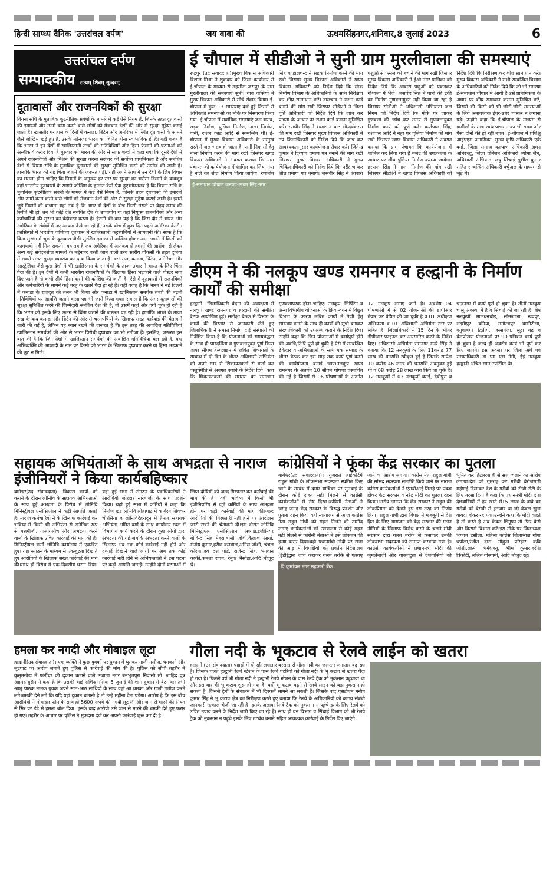हिन्दी साप्ध्य दैनिक 'उत्तरांचल दर्पण' जय बाबा की ऊधमसिंहनगर,शनिवार,8 जुलाई 2023 6
उत्तरांचल दर्पण
सम्पादकीय सत्यम् शिवम् सुन्दरम्
दूतावासों और राजनयिकों की सुरक्षा
वियना संधि के मुताबिक कूटनीतिक संबंधों के मामले में कई ऐसे नियम हैं, जिनके तहत दूतावासों की इमारतों और उनमें काम करने वाले लोगों को मेजबान देशों की ओर से सुरक्षा मुहैया कराई जाती है। खासतौर पर हाल के दिनों में कनाडा, ब्रिटेन और अमेरिका में स्थित दूतावासों के सामने जैसे जोखिम खड़े हुए हैं, उसके मद्देनजर भारत का चिंतित होना स्वाभाविक ही है। यही वजह है कि भारत ने इन देशों में खालिस्तानी तत्त्वों की गतिविधियों और हिंसा फैलाने की घटनाओं को अस्वीकार्य करार दिया है।गुरुवार को भारत की ओर से साफ शब्दों में कहा गया कि दूसरे देशों में अपने राजनयिकों और मिशन की सुरक्षा करना सरकार की सर्वोच्च प्राथमिकता है और संबंधित देशों से वियना संधि के मुताबिक दूतावासों की सुरक्षा सुनिश्चित करने की उम्मीद की जाती है। हालांकि भारत को यह चिंता जताने की जरूरत पड़ी, यही अपने आप में उन देशों के लिए विचार का मसला होना चाहिए कि नियमों के अनुरूप हर स्तर पर सुरक्षा का भरोसा दिलाने के बावजूद वहां भारतीय दूतावासों के सामने जोखिम के हालात कैसे पैदा हुए।गौरतलब है कि वियना संधि के मुताबिक कूटनीतिक संबंधों के मामले में कई ऐसे नियम हैं, जिनके तहत दूतावासों की इमारतों और उनमें काम करने वाले लोगों को मेजबान देशों की ओर से सुरक्षा मुहैया कराई जाती है। इससे जुड़े नियमों की बाध्यता यहां तक है कि अगर दो देशों के बीच किसी मसले पर बेहद तनाव की स्थिति भी हो, तब भी कोई देश संबंधित देश के उच्चायोग या वहां नियुक्त राजनयिकों और अन्य कर्मचारियों की सुरक्षा का बंदोबस्त करता है। हैरानी की बात यह है कि जिस दौर में भारत और अमेरिका के संबंधों में नए आयाम देखे जा रहे हैं, उसके बीच में कुछ दिन पहले अमेरिका के सैन फ्रांसिस्को में भारतीय वाणिज्य दूतावास में खालिस्तानी कट्टरपंथियों ने आगजनी की। साफ है कि बिना सुरक्षा में चूक के दूतावास जैसी सुरक्षित इमारत में दाखिल होकर आग लगाने में किसी को कामयाबी नहीं मिल सकती। यह तब है जब अमेरिका में आतंकवादी हमलों की आशंका से लेकर अन्य कई संवेदनशील मामलों के मद्देनजर बरती जाने वाली उच्च स्तरीय चौकसी के तहत दुनिया में सबसे सख्त सुरक्षा व्यवस्था का दावा किया जाता है। दरअसल, कनाडा, ब्रिटेन, अमेरिका और आस्ट्रेलिया जैसे कुछ देशों में भी खालिस्तान के समर्थकों के ताजा उभार ने भारत के लिए चिंता पैदा की है। इन देशों में कभी भारतीय राजनयिकों के खिलाफ हिंसा भड़काने वाले पोस्टर लगा दिए जाते हैं तो कभी सीधे हिंसा करने की कोशिश की जाती है। ऐसे में दूतावासों में राजनयिकों और कर्मचारियों के सामने कई तरह के खतरे पैदा हो रहे हैं। यही वजह है कि भारत ने नई दिल्ली में कनाडा के राजदूत को तलब भी किया और कनाडा में खालिस्तान समर्थक तत्त्वों की बढ़ती गतिविधियों पर आपत्ति जताने वाला पत्र भी जारी किया गया। सवाल है कि अगर दूतावासों की सुरक्षा सुनिश्चित करने की जिम्मेदारी संबंधित देश की है, तो उसमें कहां और क्यों चूक हो रही है कि भारत को इसके लिए अलग से चिंता जताने की जरूरत पड़ रही है। हालांकि भारत के ताजा रुख के बाद कनाडा और ब्रिटेन की ओर से चरमपंथियों के खिलाफ सख्त कार्रवाई की चेतावनी जारी की गई है, लेकिन यह ध्यान रखने की जरूरत है कि इस तरह की अवांछित गतिविधियां खालिस्तान समर्थकों की ओर से भारत विरोधी दुष्प्रचार का भी नतीजा हैं। इसलिए, जरूरत इस बात की है कि जिन देशों में खालिस्तान समर्थकों की अवांछित गतिविधियां चल रही हैं, वहां अभिव्यक्ति की आजादी के नाम पर किसी को भारत के खिलाफ दुष्प्रचार करने या हिंसा भड़काने की छूट न मिले।
ई चौपाल में सीडीओ ने सुनी ग्राम मुरलीवाला की समस्याएं
रूद्रपुर (उद संवाददाता)।मुख्य विकास अधिकारी विशाल मिश्रा ने शुक्रवार को जिला कार्यालय से ई-चौपाल के माध्यम से तहसील जसपुर के ग्राम मुरलीवाला की समस्याएं सुनी। गांव वासियों ने मुख्य विकास अधिकारी से सीधे संवाद किया। ई-चौपाल में कुल 13 समस्याएं दर्ज हुई जिसमें से अधिकांश समस्याओं का मौके पर निस्तारण किया गया। ई-चौपाल में सर्वाधिक समस्याएं जल भराव, सड़क निर्माण, पुलिया निर्माण, नाला निर्माण, पानी, राशन कार्ड आदि से सम्बन्धित थीं। ई-चौपाल में मुख्य विकास अधिकारी के सम्मुख रास्ते में जल भराव हो जाता है, पानी निकासी हेतु नाला निर्माण करने की मांग रखी जिसपर खण्ड विकास अधिकारी ने अवगत कराया कि ग्राम पंचायत की कार्ययोजना में शामिल कर लिया गया है नाले का शीघ्र निर्माण किया जायेगा। रणजीत सिंह व डालचन्द ने सड़क निर्माण करने की मांग रखी जिसपर मुख्य विकास अधिकारी ने खण्ड विकास अधिकारी को निर्देश दिये कि लोक निर्माण विभाग के अधिकारियों के साथ निरीक्षण कर शीघ्र सामाधान करें। डालचन्द ने राशन कार्ड बनाने की मांग रखी जिसपर सीडीओ ने जिला पूर्ति अधिकारी को निर्देश दिये कि जांच कर पात्रता के आधार पर राशन कार्ड बनाना सुनिश्चित करें। रणधीर सिंह ने श्यमशान घाट सौन्दर्यकरण की मांग रखी जिसपर मुख्य विकास अधिकारी ने उप जिलाधिकारी को निर्देश दिये कि जांच कर आवश्यकतानुसार कार्ययोजना तैयार करें। जितेन्द्र कुमार ने दिव्यांग प्रमाण पत्र बनाने की मांग रखी जिसपर मुख्य विकास अधिकारी ने मुख्य चिकित्साधिकारी को निर्देश दिये कि परीक्षण कर शीघ्र प्रमाण पत्र बनाये। जसवीर सिंह ने आवारा पशुओं से फसल को बचाने की मांग रखी जिसपर मुख्य विकास अधिकारी ने ईओ नगर पालिका को निर्देश दिये कि आवारा पशुओं को पकड़कर गौशाला में भेजे। जसवीर सिंह ने पानी की टंकी का निर्माण गुणवत्तायुक्त नही किया जा रहा है जिसपर सीडीओ ने अधिशासी अभियन्ता जल निगम को निर्देश दिये कि मौके पर जाकर गुणवत्ता की जांच कर समय से गुणवत्तायुक्त निर्माण कार्य को पूर्ण करें। कर्णपाल सिंह, यशपाल आदि ने नहर पर पुलिया निर्माण की मांग रखी जिसपर खण्ड विकास अधिकारी ने अवगत कराया कि ग्राम पंचायत कि कार्ययोजना में शामिल कर लिया गया है बजट की उपलब्धता के आधार पर शीघ्र पुलिया निर्माण कराया जायेगा। हरपाल सिंह ने नाला निर्माण की मांग रखी जिसपर सीडीओ ने खण्ड विकास अधिकारी को निर्देश दिये कि निरीक्षण कर शीघ्र सामाधान करें। मुख्य विकास अधिकारी ने सभी सम्बन्धित विभाग के अधिकारियों को निर्देश दिये कि जो भी समस्या ई-समाधान चौपाल में आयी है उसे प्राथमिकता के अधार पर शीघ्र समाधान कराना सुनिश्चित करें, जिससे की किसी को भी छोटी-छोटी समस्याओं के लिये अनावश्यक ईधर-उधर चक्कर न लगाना पड़े। उन्होने कहा कि ई-चौपाल के माध्यम से ग्रामीणों के साथ-साथ प्रशासन का भी समय और पैसा दोनों की हो रही बचत। ई-चौपाल में प्रशिक्षु आईएएस अनामिका, मुख्य कृषि अधिकारी एके वर्मा, जिला समाज कल्याण अधिकारी अमन अनिरूद्ध, जिला प्रोबेशन अधिकारी व्योमा जैन, अधिशासी अभियन्ता लघु सिंचाई सुशील कुमार सहित सम्बन्धित अधिकारी वर्चुअल के माध्यम से जुड़े थे।
ई-समाधान चौपाल जनपद-ऊधम सिंह नगर
डीएम ने की नलकूप खण्ड रामनगर व हल्द्वानी के निर्माण कार्यों की समीक्षा
हल्द्वानी। जिलाधिकारी वंदना की अध्यक्षता में नलकूप खण्ड रामनगर व हल्द्वानी की समीक्षा बैठक आयोजित हुई। समीक्षा बैठक में विभाग के कार्यों की विस्तार से जानकारी लेते हुए जिलाधिकारी ने समस्त निर्माण दाई संस्थाओं को निर्देशित किया है कि योजनाओं को समयबद्धता के साथ ही पारदर्शिता व गुणवत्तायुक्त पूर्ण किया जाए। सीएम हेल्पलाइन में लंबित शिकायतों के सम्बन्ध में दो दिन के भीतर अधिशासी अभियंता को अपने स्तर से शिकायतकर्ता से वार्ता कर वस्तुस्थिति से अवगत कराने के निर्देश दिये। कहा कि शिकायतकर्ता की समस्या का समाधान गुणवत्तापरक होना चाहिए। नलकूप, लिफ्टिंग व अन्य विभागीय योजनाओं के क्रियान्वयन में विद्युत विभाग के कारण लंबित कार्यों में तेजी हेतु समन्वय बनाने के साथ ही कार्यों की सूची बनाकर संख्याधिकारी को उपलब्ध कराने के निर्देश दिए। उन्होंने कहा कि जिन योजनाओं में कार्यपूर्ण होने की अवधि/तिथि पूर्ण हो चुकी है ऐसे में सम्बन्धित ठेकेदार व अभियंताओं के साथ एक सप्ताह के भीतर बैठक कर इस माह तक कार्य पूर्ण करने की कार्ययोजना बनाई जाए।नलकूप खण्ड रामनगर के अंतर्गत 10 सीएम घोषणा प्रस्तावित की गई है जिसमें से 06 घोषणाओं के अंतर्गत 12 नलकूप लगाए जाने है। अवशेष 04 घोषणाओं में से 02 योजनाओं की डीपीआर तैयार कर प्रेषित की जा चुकी है व 01 अधीक्षण अभियन्ता व 01 अधिशासी अभियंता स्तर पर लंबित है। जिलाधिकारी ने 15 दिन के भीतर डीपीआर फाइनल कर अग्रसारित करने के निर्देश दिए। अधिशासी अभियंता रामनगर सत्ये सिंह ने बताया कि 12 नलकूपों के लिए 11करोड़ 77 लाख की धनराशि स्वीकृत हुई है जिसके सापेक्ष 10 करोड़ 46 लाख की धनराशि अवमुक्त हुई थी व 08 करोड़ 28 लाख व्यय किये जा चुके है। 12 नलकूपों में 03 नलकूपों बसई, देवीपुरा व चन्द्रनगर में कार्य पूर्ण हो चुका है। तीनों नलकूप चालू अवस्था में है व सिंचाई की जा रही है। शेष नलकूपों मालधनचौड़, सोनजाला, रूपपुर, लक्ष्मीपुर बनिया, मनोरथपुर बासीटीला, बगुवाबंगर द्वितीय, जस्सगंजा, लूटा बढ़ व बेलपोखरा योजनाओ पर 90 प्रतिशत कार्य पूर्ण हो चुका है जल्द ही अवशेष कार्य भी पूर्ण कर लिए जाएंगे। इस अवसर पर जिला अर्थ एवं संख्याधिकारी डॉ एम एस नेगी, ईई नलकूप हल्द्वानी अंचित रमन उपस्थित थे।
सहायक अभियंताओं के साथ अभद्रता से नाराज इंजीनियरों ने किया कार्यबहिष्कार
बागेश्वर(उद संवाददाता)। विकास कार्यों को कराने के दौरान लोनिवि के सहायक अभियंताओं के साथ हुई अभद्रता के विरोध में लोनिवि मिनिस्ट्रीयल एसोसिएशन ने कड़ी आपत्ति जताई है। नाराज कर्मचारियों ने के खिलाफ कार्रवाई कर भविष्य में किसी भी अभियंता से अनैतिक रूप से बत्तमीजी, गालीगलौच और अभद्रता करने वालों के खिलाफ उचित कार्रवाई की मांग की है।मिनिस्ट्रीयल कर्मी लोनिवि कार्यालय में एकत्रित हुए। यहां संगठन के माध्यम से एकजुटता दिखाते हुए आरोपियों के खिलाफ सख्त कार्रवाई की मांग की।साथ ही विरोध में एक दिवसीय धरना दिया। यहां हुई सभा में संगठन के पदाधिकारियों ने आरोपियों जोरदार नारेबाजी के साथ प्रदर्शन किया। यहां हुई सभा में कर्मियों ने कहा कि निर्माण खंड लोनिवि लोहाघाट में कार्यरत शिवकर चौरसिया व लोनिविदेहरादून में तैनात सहायक अभियंता अमित वर्मा के साथ कार्यालय स्थल में विभागीय कार्य करने के दौरान कुछ लोगों द्वारा अभद्रता की गई।जबकि अभद्रता करने वालों के खिलाफ अब तक कोई कार्रवाई नही होने और दबंगई दिखाने वाले लोगों पर अब तक कोई कार्रवाई नही होने से अभियन्ताओ ने इस घटना पर कड़ी आपत्ति जताई। उन्होंने दोनों घटनाओं में लिप्त दोषियों को जल्द गिरफ्तार कर कार्रवाई की मांग की है। वही भविष्य में किसी भी इंजीनियरिंग से जुड़े कर्मियों के साथ अभद्रता होने पर कड़ी कार्रवाई की मांग की।जल्द आरोपियों की गिरफ्तारी नही होने पर आंदोलन जारी रखने की चेतावनी दी।इस दौरान लोनिवि मिनिस्ट्रीएल एसोसिएशन अध्यक्ष,इंजीनियर गोविन्द सिंह मेहरा,बीसी जोशी,कैलाश आर्या, संतोष कुमार,हरीश कनवाल,अनिल जोशी, चंचल कोरंगा,जय दत्त पांडे, राजेन्द्र सिंह, भगवान कार्की,कमला रावत, रेनुक भैसोड़ा,आदि मौजूद थे।
कांग्रेसियों ने फूंका केंद्र सरकार का पुतला
बागेश्वर(उद संवाददाता)। गुजरात हाईकोर्टमें राहुल गांधी के लोकसभा सदस्यता स्थगित किए जाने के सम्बंध में दायर याचिका पर सुनवाई के दौरान कोई राहत नही मिलने से कांग्रेसी कार्यकर्ताओं में रोष दिखा।कांग्रेसी नेताओं ने जगह जगह केंद्र सरकार के विरुद्ध प्रदर्शन और पुतला दहन किया।वही न्यायालय से आज कांग्रेस नेता राहुल गांधी को राहत मिलने की उम्मीद लगाए कार्यकर्ताओं को न्यायालय से कोई राहत नही मिलने से कांग्रेसी नेताओं ने इसे लोकतंत्र की हत्या करार दिया।वही प्रधानमंत्री मोदी पर सत्ता की आड़ में विपक्षियों को प्रवर्तन निदेशालय (ईडी)द्वारा जांच कराकर गलत तरीके से फंसाए जाने का आरोप लगाया। कांग्रेस नेता राहुल गांधी की सांसद सदस्यता समाप्ति किये जाने पर नाराज कांग्रेस कार्यकर्ताओं ने एसबीआई तिराहे पर एकत्र होकर केंद्र सरकार व नरेंद्र मोदी का पुतला दहन किया।आरोप लगाया कि केंद्र सरकार ने राहुल की लोकप्रियता को देखते हुए इस तरह का निर्णय लिया। राहुल गांधी द्वारा विपक्ष में मजबूती से देश हित के लिए आमजन को केंद्र सरकार की गलत नीतियों के खिलाफ विरोध करने के चलते मोदी सरकार द्वारा गलत तरीके से फंसाकर उनकी लोकसभा सदस्यता को समाप्त करवाया गया है। कांग्रेसी कार्यकर्ताओं ने प्रधानमंत्री मोदी की जुमलेबाजी और वाकपटुता से देशवासियों को भृमित कर हिटलरशाही से सत्ता चलाने का आरोप लगाया।देश को गुमराह कर गरीबी बेरोजगारी महंगाई दिलाकर देश के गरीबों को रोजी रोटी के लिए तरसा दिया है,कहा कि प्रधानमंत्री मोदी द्वारा देशवासियों में हर खाते में15 लाख के दावे का गरीबों को बेसब्री से इंतजार था जो केवल झूठा वायदा होकर रह गया।उन्होंने कहा कि मोदी कहते है तो करते है अब केवल शिगूफा तो फिर कैसे और किससे विश्वास करें।इस मौके पर जिलाध्यक्ष भगवत डसीला, महिला कांग्रेस जिलाध्यक्ष गोपा धपोला,रंजीत दास, गोकुल परिहार, कवि जोशी,लक्ष्मी धर्मशक्तू, भीम कुमार,हरीश त्रिकोटी, ललित गोस्वामी, आदि मौजूद रहे।
दि कुमांचल नगर सहकारी बैंक
हमला कर नगदी और मोबाइल लूटा
हल्द्वानी(उद संवाददाता)। एक व्यक्ति ने कुछ युवकों पर दुकान में घुसकर गाली गलौज, धमकाने और लूटपाट का आरोप लगाते हुए पुलिस से कार्रवाई की मांग की है। पुलिस को सौंपी तहरीर में कुसुमखेड़ा में फर्नीचर की दुकान चलाने वाले उजाला नगर बनभूलपुरा निवासी मो. जाहिद पुत्र अहमद हुसैन ने कहा है कि उसकी भाई राशिद मलिक 5 जुलाई की शाम दुकान में बैठा था। तभी आशु पाठक नामक युवक अपने सात-आठ साथियों के साथ वहां आ धमका और गाली गलौज करने लगे।धमकी देने लगे कि यदि यहां दुकान चलानी है तो उन्हें महीना देना पड़ेगा। आरोप है कि इस बीच आरोपियों ने मोबाइल फोन के साथ ही 5600 रूपये की नगदी लूट ली और जान से मारने की नियत से सिर पर डंडे से हमला बोल दिया। इसके बाद आरोपी उसे जान से मारने की धमकी देते हुए फरार हो गए। तहरीर के आधार पर पुलिस ने मुकदमा दर्ज कर अपनी कार्रवाई शुरू कर दी है।
गौला नदी के भूकटाव से रेलवे लाईन को खतरा
हल्द्वानी (उद संवाददाता)।पहाड़ों में हो रही लगातार बरसात से गौला नदी का जलस्तर लगातार बढ़ रहा है। जिसके चलते हल्द्वानी रेलवे स्टेशन के पास रेलवे पटरियों को गौला नदी के भू कटाव से खतरा पैदा हो गया है। पिछले वर्ष भी गौला नदी ने हल्द्वानी रेलवे स्टेशन के पास रेलवे ट्रैक को नुकसान पहुंचाया था और इस बार भी भू कटाव शुरू हो गया है। वहीं भू कटाव बढ़ने से रेलवे लाइन को बड़ा नुकसान हो सकता है, जिससे ट्रेनों के संचालन में भी दिक्कतें सामने आ सकती हैं। जिसके बाद एसडीएम मनीष कुमार सिंह ने भू कटाव क्षेत्र का निरीक्षण करते हुए बताया कि रेलवे के अधिकारियों को कटाव संबंधी जानकारी तत्काल भेजी जा रही है। इसके अलावा रेलवे ट्रैक को नुकसान न पहुंचे इसके लिए रेलवे को उचित उपाय करने के निर्देश जारी किए जा रहे हैं। साथ ही वन विभाग व सिंचाई विभाग को भी रेलवे ट्रैक को नुकसान न पहुंचे इसके लिए तटबंध बनाने सहित आवश्यक कार्रवाई के निर्देश दिए जाएंगे।